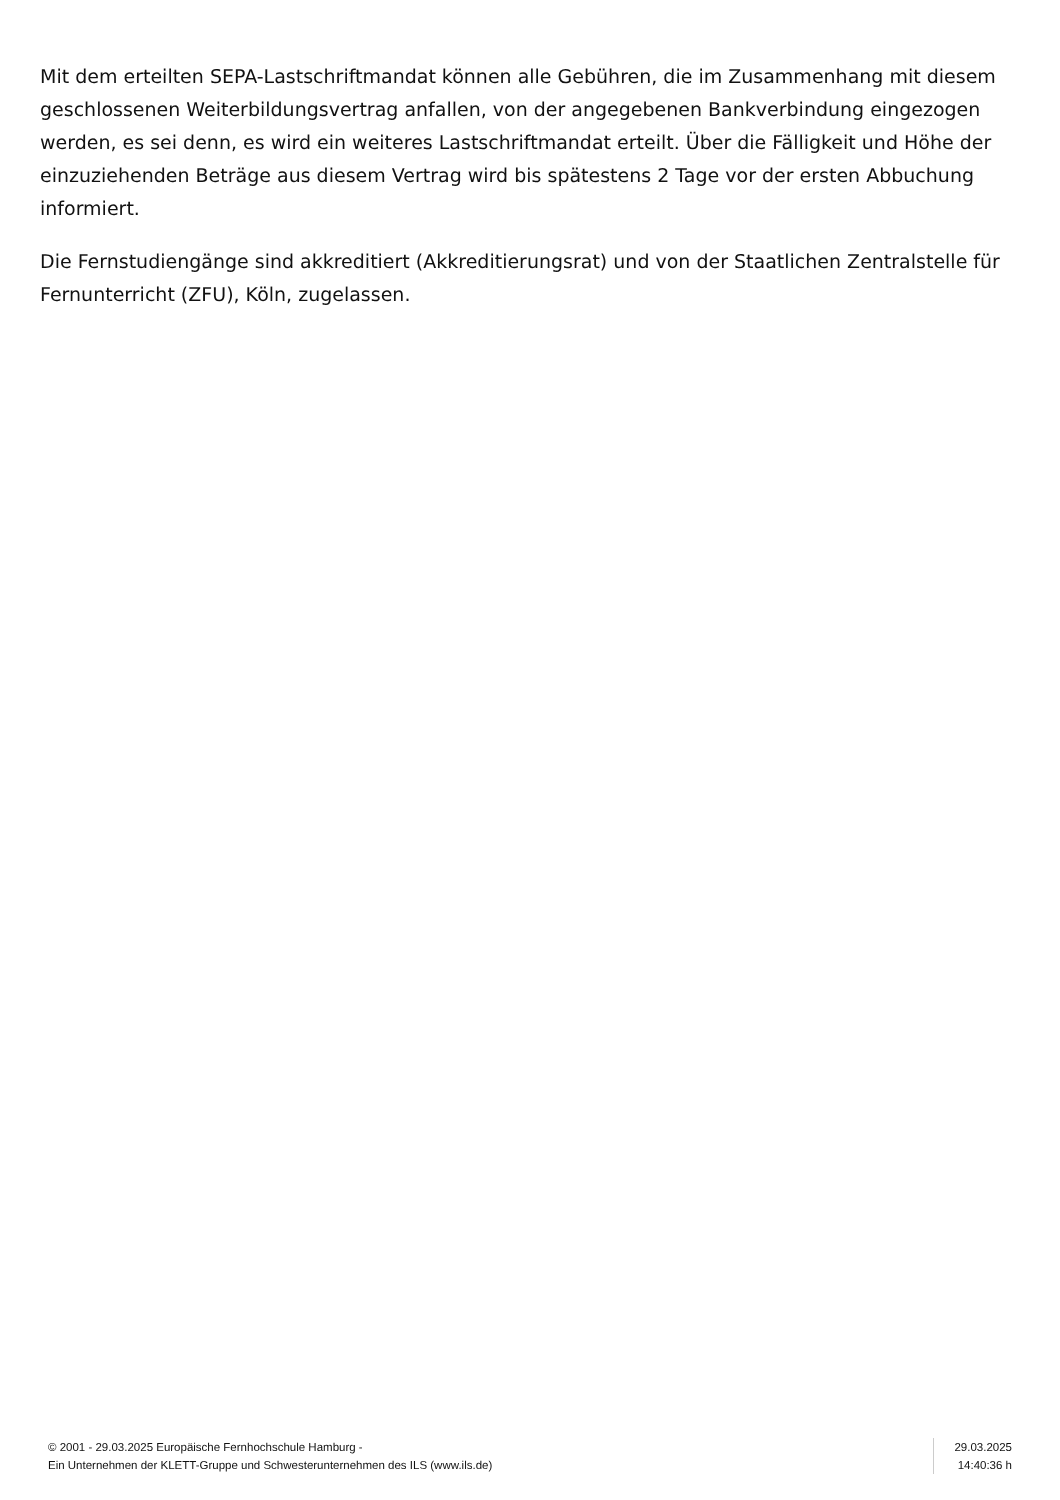Mit dem erteilten SEPA-Lastschriftmandat können alle Gebühren, die im Zusammenhang mit diesem geschlossenen Weiterbildungsvertrag anfallen, von der angegebenen Bankverbindung eingezogen werden, es sei denn, es wird ein weiteres Lastschriftmandat erteilt. Über die Fälligkeit und Höhe der einzuziehenden Beträge aus diesem Vertrag wird bis spätestens 2 Tage vor der ersten Abbuchung informiert.
Die Fernstudiengänge sind akkreditiert (Akkreditierungsrat) und von der Staatlichen Zentralstelle für Fernunterricht (ZFU), Köln, zugelassen.
© 2001 - 29.03.2025 Europäische Fernhochschule Hamburg -
Ein Unternehmen der KLETT-Gruppe und Schwesterunternehmen des ILS (www.ils.de)
29.03.2025
14:40:36 h